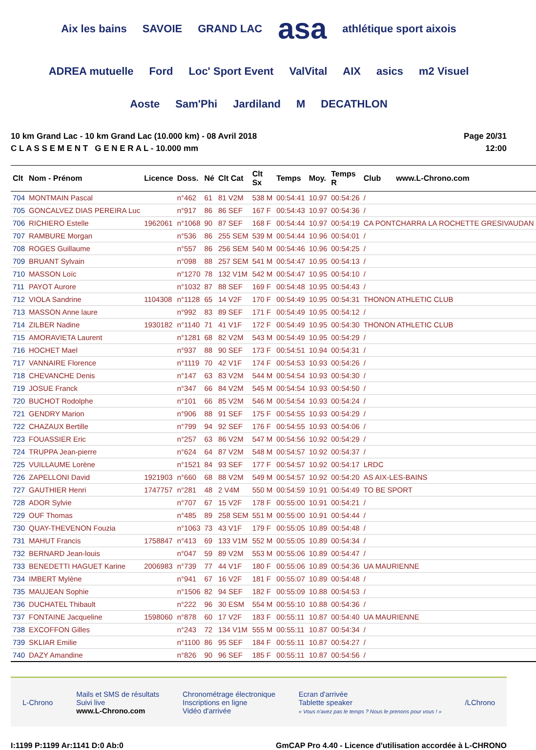Aix les bains SAVOIE GRAND LAC asa athlétique sport aixois ADREA mutuelle Ford Loc' Sport Event ValVital AIX asics m2 Visuel Aoste Sam'Phi Jardiland M DECATHLON
10 km Grand Lac - 10 km Grand Lac (10.000 km) - 08 Avril 2018
C L A S S E M E N T G E N E R A L - 10.000 mm
Page 20/31
12:00
| Clt | Nom - Prénom | Licence | Doss. | Né | Clt Cat | Clt Sx | Temps | Moy. | Temps R | Club www.L-Chrono.com |
| --- | --- | --- | --- | --- | --- | --- | --- | --- | --- | --- |
| 704 | MONTMAIN Pascal | | n°462 | 61 | 81 V2M | 538 M | 00:54:41 | 10.97 | 00:54:26 | / |
| 705 | GONCALVEZ DIAS PEREIRA Luc | | n°917 | 86 | 86 SEF | 167 F | 00:54:43 | 10.97 | 00:54:36 | / |
| 706 | RICHIERO Estelle | 1962061 | n°1068 | 90 | 87 SEF | 168 F | 00:54:44 | 10.97 | 00:54:19 | CA PONTCHARRA LA ROCHETTE GRESIVAUDAN |
| 707 | RAMBURE Morgan | | n°536 | 86 | 255 SEM | 539 M | 00:54:44 | 10.96 | 00:54:01 | / |
| 708 | ROGES Guillaume | | n°557 | 86 | 256 SEM | 540 M | 00:54:46 | 10.96 | 00:54:25 | / |
| 709 | BRUANT Sylvain | | n°098 | 88 | 257 SEM | 541 M | 00:54:47 | 10.95 | 00:54:13 | / |
| 710 | MASSON Loïc | | n°1270 | 78 | 132 V1M | 542 M | 00:54:47 | 10.95 | 00:54:10 | / |
| 711 | PAYOT Aurore | | n°1032 | 87 | 88 SEF | 169 F | 00:54:48 | 10.95 | 00:54:43 | / |
| 712 | VIOLA Sandrine | 1104308 | n°1128 | 65 | 14 V2F | 170 F | 00:54:49 | 10.95 | 00:54:31 | THONON ATHLETIC CLUB |
| 713 | MASSON Anne laure | | n°992 | 83 | 89 SEF | 171 F | 00:54:49 | 10.95 | 00:54:12 | / |
| 714 | ZILBER Nadine | 1930182 | n°1140 | 71 | 41 V1F | 172 F | 00:54:49 | 10.95 | 00:54:30 | THONON ATHLETIC CLUB |
| 715 | AMORAVIETA Laurent | | n°1281 | 68 | 82 V2M | 543 M | 00:54:49 | 10.95 | 00:54:29 | / |
| 716 | HOCHET Mael | | n°937 | 88 | 90 SEF | 173 F | 00:54:51 | 10.94 | 00:54:31 | / |
| 717 | VANNAIRE Florence | | n°1119 | 70 | 42 V1F | 174 F | 00:54:53 | 10.93 | 00:54:26 | / |
| 718 | CHEVANCHE Denis | | n°147 | 63 | 83 V2M | 544 M | 00:54:54 | 10.93 | 00:54:30 | / |
| 719 | JOSUE Franck | | n°347 | 66 | 84 V2M | 545 M | 00:54:54 | 10.93 | 00:54:50 | / |
| 720 | BUCHOT Rodolphe | | n°101 | 66 | 85 V2M | 546 M | 00:54:54 | 10.93 | 00:54:24 | / |
| 721 | GENDRY Marion | | n°906 | 88 | 91 SEF | 175 F | 00:54:55 | 10.93 | 00:54:29 | / |
| 722 | CHAZAUX Bertille | | n°799 | 94 | 92 SEF | 176 F | 00:54:55 | 10.93 | 00:54:06 | / |
| 723 | FOUASSIER Eric | | n°257 | 63 | 86 V2M | 547 M | 00:54:56 | 10.92 | 00:54:29 | / |
| 724 | TRUPPA Jean-pierre | | n°624 | 64 | 87 V2M | 548 M | 00:54:57 | 10.92 | 00:54:37 | / |
| 725 | VUILLAUME Lorène | | n°1521 | 84 | 93 SEF | 177 F | 00:54:57 | 10.92 | 00:54:17 | LRDC |
| 726 | ZAPELLONI David | 1921903 | n°660 | 68 | 88 V2M | 549 M | 00:54:57 | 10.92 | 00:54:20 | AS AIX-LES-BAINS |
| 727 | GAUTHIER Henri | 1747757 | n°281 | 48 | 2 V4M | 550 M | 00:54:59 | 10.91 | 00:54:49 | TO BE SPORT |
| 728 | ADOR Sylvie | | n°707 | 67 | 15 V2F | 178 F | 00:55:00 | 10.91 | 00:54:21 | / |
| 729 | OUF Thomas | | n°485 | 89 | 258 SEM | 551 M | 00:55:00 | 10.91 | 00:54:44 | / |
| 730 | QUAY-THEVENON Fouzia | | n°1063 | 73 | 43 V1F | 179 F | 00:55:05 | 10.89 | 00:54:48 | / |
| 731 | MAHUT Francis | 1758847 | n°413 | 69 | 133 V1M | 552 M | 00:55:05 | 10.89 | 00:54:34 | / |
| 732 | BERNARD Jean-louis | | n°047 | 59 | 89 V2M | 553 M | 00:55:06 | 10.89 | 00:54:47 | / |
| 733 | BENEDETTI HAGUET Karine | 2006983 | n°739 | 77 | 44 V1F | 180 F | 00:55:06 | 10.89 | 00:54:36 | UA MAURIENNE |
| 734 | IMBERT Mylène | | n°941 | 67 | 16 V2F | 181 F | 00:55:07 | 10.89 | 00:54:48 | / |
| 735 | MAUJEAN Sophie | | n°1506 | 82 | 94 SEF | 182 F | 00:55:09 | 10.88 | 00:54:53 | / |
| 736 | DUCHATEL Thibault | | n°222 | 96 | 30 ESM | 554 M | 00:55:10 | 10.88 | 00:54:36 | / |
| 737 | FONTAINE Jacqueline | 1598060 | n°878 | 60 | 17 V2F | 183 F | 00:55:11 | 10.87 | 00:54:40 | UA MAURIENNE |
| 738 | EXCOFFON Gilles | | n°243 | 72 | 134 V1M | 555 M | 00:55:11 | 10.87 | 00:54:34 | / |
| 739 | SKLIAR Emilie | | n°1100 | 86 | 95 SEF | 184 F | 00:55:11 | 10.87 | 00:54:27 | / |
| 740 | DAZY Amandine | | n°826 | 90 | 96 SEF | 185 F | 00:55:11 | 10.87 | 00:54:56 | / |
L-Chrono
Mails et SMS de résultats
Suivi live
www.L-Chrono.com
Chronométrage électronique
Inscriptions en ligne
Vidéo d'arrivée
Ecran d'arrivée
Tablette speaker
« Vous n'avez pas le temps ? Nous le prenons pour vous ! »
/LChrono
I:1199 P:1199 Ar:1141 D:0 Ab:0 GmCAP Pro 4.40 - Licence d'utilisation accordée à L-CHRONO